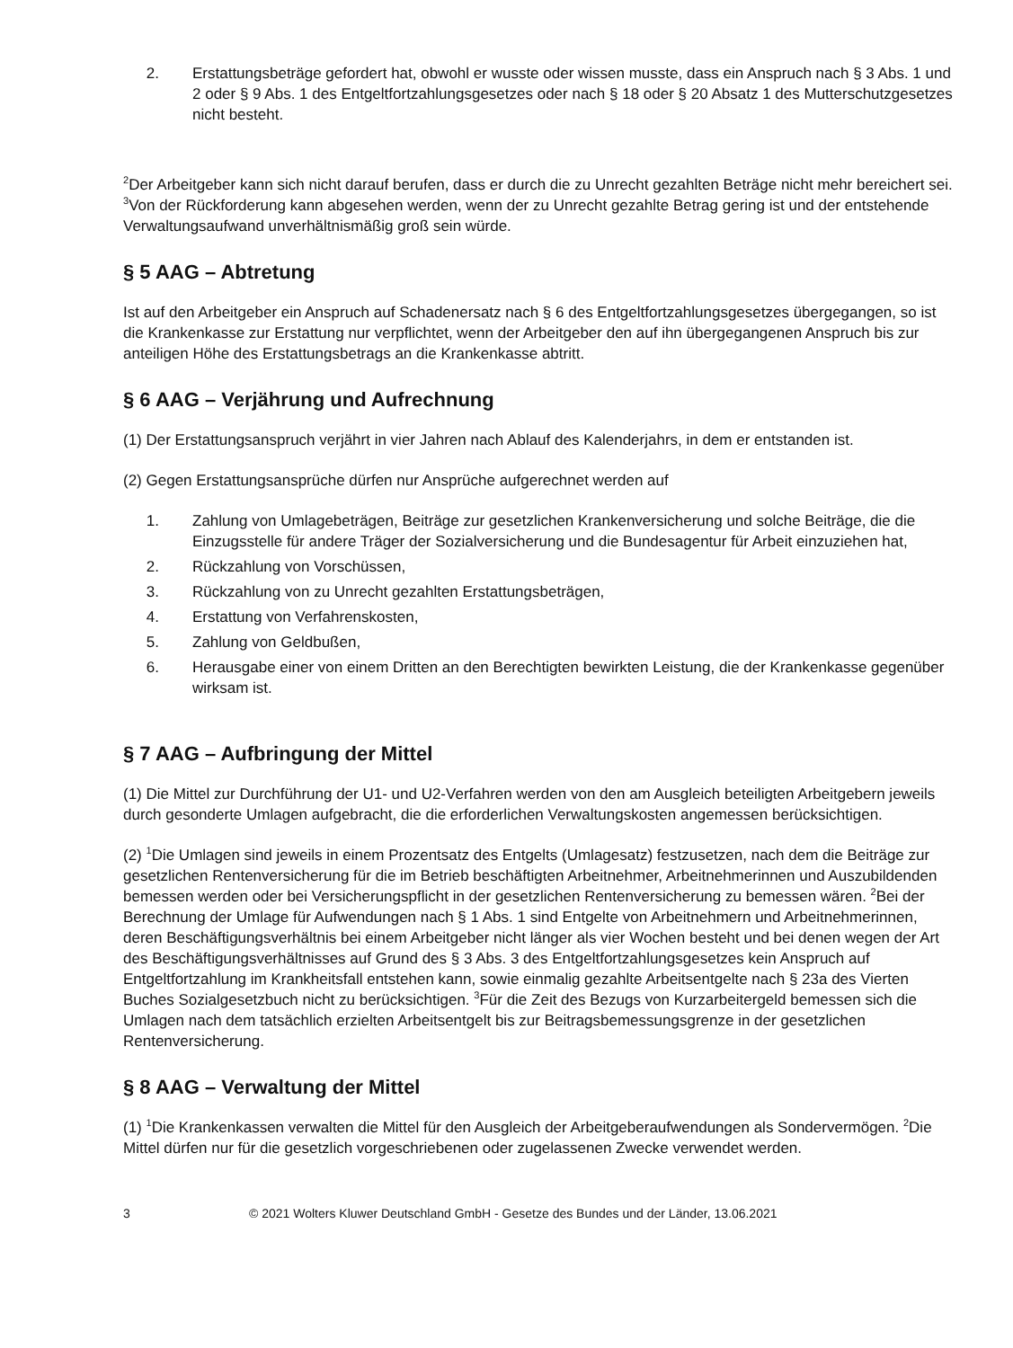2. Erstattungsbeträge gefordert hat, obwohl er wusste oder wissen musste, dass ein Anspruch nach § 3 Abs. 1 und 2 oder § 9 Abs. 1 des Entgeltfortzahlungsgesetzes oder nach § 18 oder § 20 Absatz 1 des Mutterschutzgesetzes nicht besteht.
<sup>2</sup> Der Arbeitgeber kann sich nicht darauf berufen, dass er durch die zu Unrecht gezahlten Beträge nicht mehr bereichert sei. <sup>3</sup>Von der Rückforderung kann abgesehen werden, wenn der zu Unrecht gezahlte Betrag gering ist und der entstehende Verwaltungsaufwand unverhältnismäßig groß sein würde.
§ 5 AAG – Abtretung
Ist auf den Arbeitgeber ein Anspruch auf Schadenersatz nach § 6 des Entgeltfortzahlungsgesetzes übergegangen, so ist die Krankenkasse zur Erstattung nur verpflichtet, wenn der Arbeitgeber den auf ihn übergegangenen Anspruch bis zur anteiligen Höhe des Erstattungsbetrags an die Krankenkasse abtritt.
§ 6 AAG – Verjährung und Aufrechnung
(1) Der Erstattungsanspruch verjährt in vier Jahren nach Ablauf des Kalenderjahrs, in dem er entstanden ist.
(2) Gegen Erstattungsansprüche dürfen nur Ansprüche aufgerechnet werden auf
1. Zahlung von Umlagebeträgen, Beiträge zur gesetzlichen Krankenversicherung und solche Beiträge, die die Einzugsstelle für andere Träger der Sozialversicherung und die Bundesagentur für Arbeit einzuziehen hat,
2. Rückzahlung von Vorschüssen,
3. Rückzahlung von zu Unrecht gezahlten Erstattungsbeträgen,
4. Erstattung von Verfahrenskosten,
5. Zahlung von Geldbußen,
6. Herausgabe einer von einem Dritten an den Berechtigten bewirkten Leistung, die der Krankenkasse gegenüber wirksam ist.
§ 7 AAG – Aufbringung der Mittel
(1) Die Mittel zur Durchführung der U1- und U2-Verfahren werden von den am Ausgleich beteiligten Arbeitgebern jeweils durch gesonderte Umlagen aufgebracht, die die erforderlichen Verwaltungskosten angemessen berücksichtigen.
(2) <sup>1</sup>Die Umlagen sind jeweils in einem Prozentsatz des Entgelts (Umlagesatz) festzusetzen, nach dem die Beiträge zur gesetzlichen Rentenversicherung für die im Betrieb beschäftigten Arbeitnehmer, Arbeitnehmerinnen und Auszubildenden bemessen werden oder bei Versicherungspflicht in der gesetzlichen Rentenversicherung zu bemessen wären. <sup>2</sup>Bei der Berechnung der Umlage für Aufwendungen nach § 1 Abs. 1 sind Entgelte von Arbeitnehmern und Arbeitnehmerinnen, deren Beschäftigungsverhältnis bei einem Arbeitgeber nicht länger als vier Wochen besteht und bei denen wegen der Art des Beschäftigungsverhältnisses auf Grund des § 3 Abs. 3 des Entgeltfortzahlungsgesetzes kein Anspruch auf Entgeltfortzahlung im Krankheitsfall entstehen kann, sowie einmalig gezahlte Arbeitsentgelte nach § 23a des Vierten Buches Sozialgesetzbuch nicht zu berücksichtigen. <sup>3</sup>Für die Zeit des Bezugs von Kurzarbeitergeld bemessen sich die Umlagen nach dem tatsächlich erzielten Arbeitsentgelt bis zur Beitragsbemessungsgrenze in der gesetzlichen Rentenversicherung.
§ 8 AAG – Verwaltung der Mittel
(1) <sup>1</sup>Die Krankenkassen verwalten die Mittel für den Ausgleich der Arbeitgeberaufwendungen als Sondervermögen. <sup>2</sup>Die Mittel dürfen nur für die gesetzlich vorgeschriebenen oder zugelassenen Zwecke verwendet werden.
3 © 2021 Wolters Kluwer Deutschland GmbH - Gesetze des Bundes und der Länder, 13.06.2021